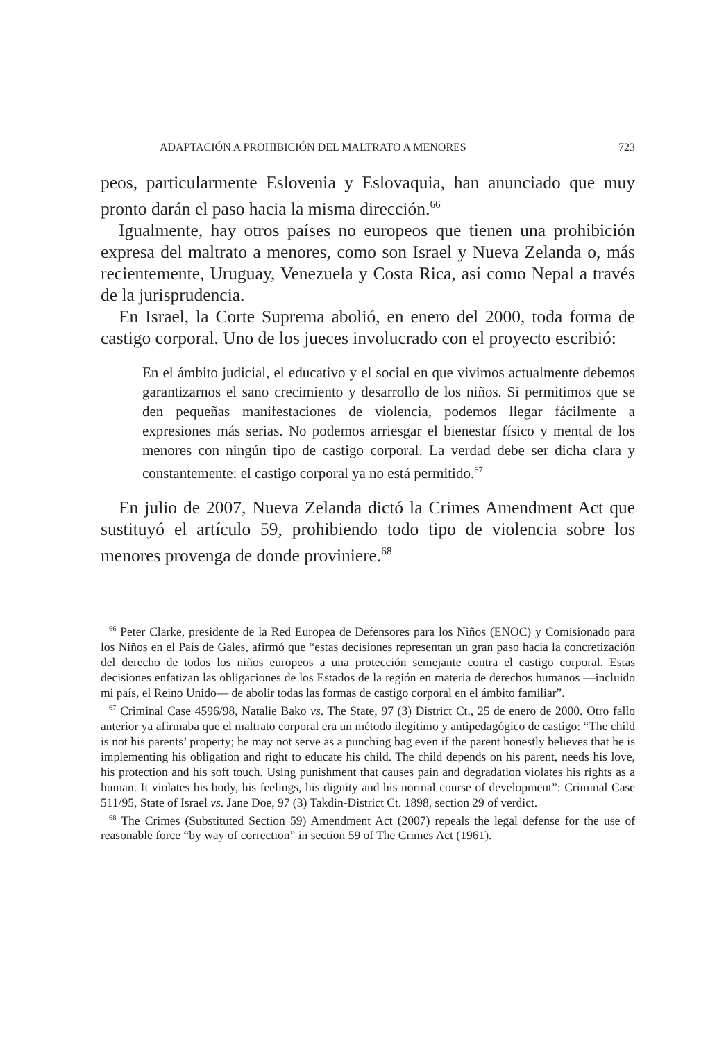ADAPTACIÓN A PROHIBICIÓN DEL MALTRATO A MENORES 723
peos, particularmente Eslovenia y Eslovaquia, han anunciado que muy pronto darán el paso hacia la misma dirección.<sup>66</sup>
Igualmente, hay otros países no europeos que tienen una prohibición expresa del maltrato a menores, como son Israel y Nueva Zelanda o, más recientemente, Uruguay, Venezuela y Costa Rica, así como Nepal a través de la jurisprudencia.
En Israel, la Corte Suprema abolió, en enero del 2000, toda forma de castigo corporal. Uno de los jueces involucrado con el proyecto escribió:
En el ámbito judicial, el educativo y el social en que vivimos actualmente debemos garantizarnos el sano crecimiento y desarrollo de los niños. Si permitimos que se den pequeñas manifestaciones de violencia, podemos llegar fácilmente a expresiones más serias. No podemos arriesgar el bienestar físico y mental de los menores con ningún tipo de castigo corporal. La verdad debe ser dicha clara y constantemente: el castigo corporal ya no está permitido.<sup>67</sup>
En julio de 2007, Nueva Zelanda dictó la Crimes Amendment Act que sustituyó el artículo 59, prohibiendo todo tipo de violencia sobre los menores provenga de donde proviniere.<sup>68</sup>
<sup>66</sup> Peter Clarke, presidente de la Red Europea de Defensores para los Niños (ENOC) y Comisionado para los Niños en el País de Gales, afirmó que “estas decisiones representan un gran paso hacia la concretización del derecho de todos los niños europeos a una protección semejante contra el castigo corporal. Estas decisiones enfatizan las obligaciones de los Estados de la región en materia de derechos humanos —incluido mi país, el Reino Unido— de abolir todas las formas de castigo corporal en el ámbito familiar”.
<sup>67</sup> Criminal Case 4596/98, Natalie Bako vs. The State, 97 (3) District Ct., 25 de enero de 2000. Otro fallo anterior ya afirmaba que el maltrato corporal era un método ilegítimo y antipedagógico de castigo: “The child is not his parents’ property; he may not serve as a punching bag even if the parent honestly believes that he is implementing his obligation and right to educate his child. The child depends on his parent, needs his love, his protection and his soft touch. Using punishment that causes pain and degradation violates his rights as a human. It violates his body, his feelings, his dignity and his normal course of development”: Criminal Case 511/95, State of Israel vs. Jane Doe, 97 (3) Takdin-District Ct. 1898, section 29 of verdict.
<sup>68</sup> The Crimes (Substituted Section 59) Amendment Act (2007) repeals the legal defense for the use of reasonable force “by way of correction” in section 59 of The Crimes Act (1961).